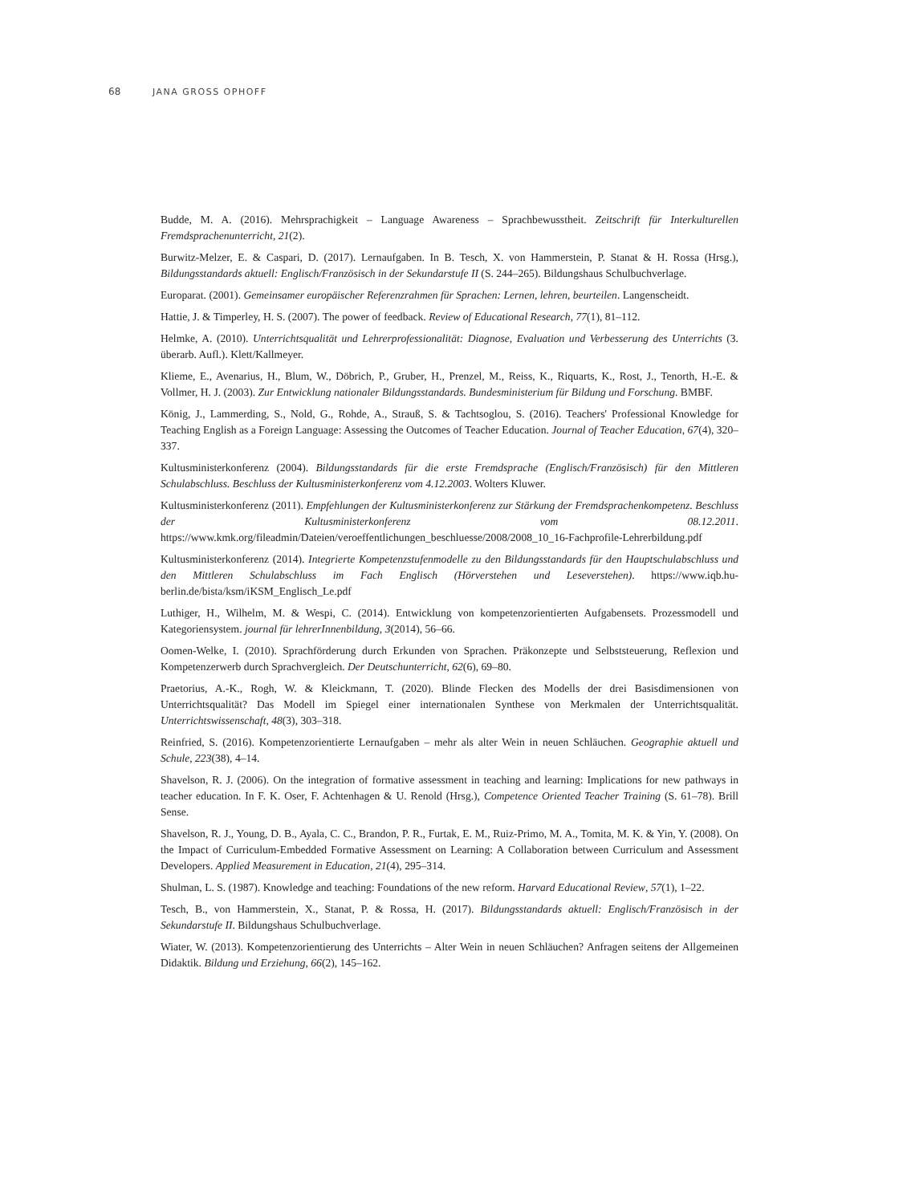68 JANA GROSS OPHOFF
Budde, M. A. (2016). Mehrsprachigkeit – Language Awareness – Sprachbewusstheit. Zeitschrift für Interkulturellen Fremdsprachenunterricht, 21(2).
Burwitz-Melzer, E. & Caspari, D. (2017). Lernaufgaben. In B. Tesch, X. von Hammerstein, P. Stanat & H. Rossa (Hrsg.), Bildungsstandards aktuell: Englisch/Französisch in der Sekundarstufe II (S. 244–265). Bildungshaus Schulbuchverlage.
Europarat. (2001). Gemeinsamer europäischer Referenzrahmen für Sprachen: Lernen, lehren, beurteilen. Langenscheidt.
Hattie, J. & Timperley, H. S. (2007). The power of feedback. Review of Educational Research, 77(1), 81–112.
Helmke, A. (2010). Unterrichtsqualität und Lehrerprofessionalität: Diagnose, Evaluation und Verbesserung des Unterrichts (3. überarb. Aufl.). Klett/Kallmeyer.
Klieme, E., Avenarius, H., Blum, W., Döbrich, P., Gruber, H., Prenzel, M., Reiss, K., Riquarts, K., Rost, J., Tenorth, H.-E. & Vollmer, H. J. (2003). Zur Entwicklung nationaler Bildungsstandards. Bundesministerium für Bildung und Forschung. BMBF.
König, J., Lammerding, S., Nold, G., Rohde, A., Strauß, S. & Tachtsoglou, S. (2016). Teachers' Professional Knowledge for Teaching English as a Foreign Language: Assessing the Outcomes of Teacher Education. Journal of Teacher Education, 67(4), 320–337.
Kultusministerkonferenz (2004). Bildungsstandards für die erste Fremdsprache (Englisch/Französisch) für den Mittleren Schulabschluss. Beschluss der Kultusministerkonferenz vom 4.12.2003. Wolters Kluwer.
Kultusministerkonferenz (2011). Empfehlungen der Kultusministerkonferenz zur Stärkung der Fremdsprachenkompetenz. Beschluss der Kultusministerkonferenz vom 08.12.2011. https://www.kmk.org/fileadmin/Dateien/veroeffentlichungen_beschluesse/2008/2008_10_16-Fachprofile-Lehrerbildung.pdf
Kultusministerkonferenz (2014). Integrierte Kompetenzstufenmodelle zu den Bildungsstandards für den Hauptschulabschluss und den Mittleren Schulabschluss im Fach Englisch (Hörverstehen und Leseverstehen). https://www.iqb.hu-berlin.de/bista/ksm/iKSM_Englisch_Le.pdf
Luthiger, H., Wilhelm, M. & Wespi, C. (2014). Entwicklung von kompetenzorientierten Aufgabensets. Prozessmodell und Kategoriensystem. journal für lehrerInnenbildung, 3(2014), 56–66.
Oomen-Welke, I. (2010). Sprachförderung durch Erkunden von Sprachen. Präkonzepte und Selbststeuerung, Reflexion und Kompetenzerwerb durch Sprachvergleich. Der Deutschunterricht, 62(6), 69–80.
Praetorius, A.-K., Rogh, W. & Kleickmann, T. (2020). Blinde Flecken des Modells der drei Basisdimensionen von Unterrichtsqualität? Das Modell im Spiegel einer internationalen Synthese von Merkmalen der Unterrichtsqualität. Unterrichtswissenschaft, 48(3), 303–318.
Reinfried, S. (2016). Kompetenzorientierte Lernaufgaben – mehr als alter Wein in neuen Schläuchen. Geographie aktuell und Schule, 223(38), 4–14.
Shavelson, R. J. (2006). On the integration of formative assessment in teaching and learning: Implications for new pathways in teacher education. In F. K. Oser, F. Achtenhagen & U. Renold (Hrsg.), Competence Oriented Teacher Training (S. 61–78). Brill Sense.
Shavelson, R. J., Young, D. B., Ayala, C. C., Brandon, P. R., Furtak, E. M., Ruiz-Primo, M. A., Tomita, M. K. & Yin, Y. (2008). On the Impact of Curriculum-Embedded Formative Assessment on Learning: A Collaboration between Curriculum and Assessment Developers. Applied Measurement in Education, 21(4), 295–314.
Shulman, L. S. (1987). Knowledge and teaching: Foundations of the new reform. Harvard Educational Review, 57(1), 1–22.
Tesch, B., von Hammerstein, X., Stanat, P. & Rossa, H. (2017). Bildungsstandards aktuell: Englisch/Französisch in der Sekundarstufe II. Bildungshaus Schulbuchverlage.
Wiater, W. (2013). Kompetenzorientierung des Unterrichts – Alter Wein in neuen Schläuchen? Anfragen seitens der Allgemeinen Didaktik. Bildung und Erziehung, 66(2), 145–162.